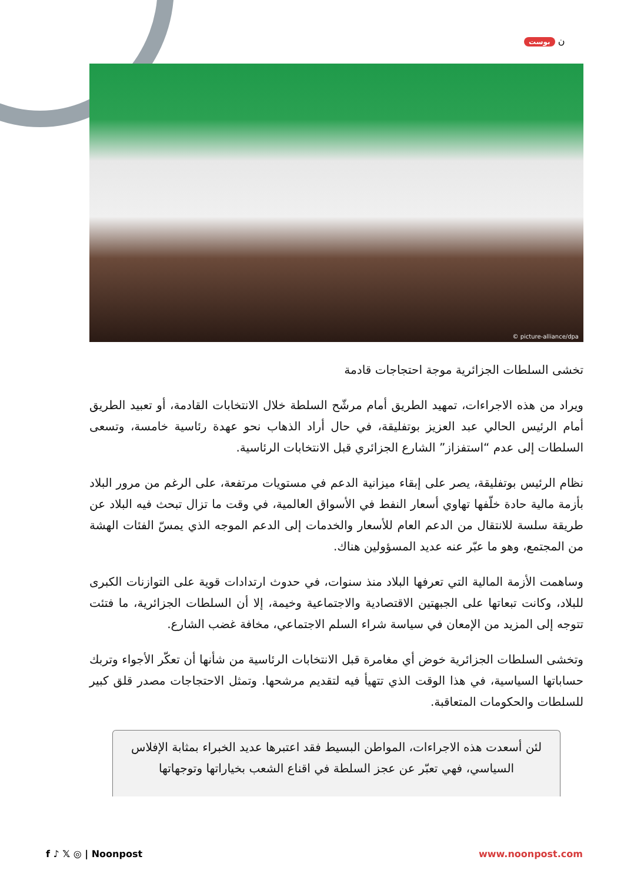بوست ن
© picture-alliance/dpa
تخشى السلطات الجزائرية موجة احتجاجات قادمة
ويراد من هذه الاجراءات، تمهيد الطريق أمام مرشّح السلطة خلال الانتخابات القادمة، أو تعبيد الطريق أمام الرئيس الحالي عبد العزيز بوتفليقة، في حال أراد الذهاب نحو عهدة رئاسية خامسة، وتسعى السلطات إلى عدم “استفزاز” الشارع الجزائري قبل الانتخابات الرئاسية.
نظام الرئيس بوتفليقة، يصر على إبقاء ميزانية الدعم في مستويات مرتفعة، على الرغم من مرور البلاد بأزمة مالية حادة خلّفها تهاوي أسعار النفط في الأسواق العالمية، في وقت ما تزال تبحث فيه البلاد عن طريقة سلسة للانتقال من الدعم العام للأسعار والخدمات إلى الدعم الموجه الذي يمسّ الفئات الهشة من المجتمع، وهو ما عبّر عنه عديد المسؤولين هناك.
وساهمت الأزمة المالية التي تعرفها البلاد منذ سنوات، في حدوث ارتدادات قوية على التوازنات الكبرى للبلاد، وكانت تبعاتها على الجبهتين الاقتصادية والاجتماعية وخيمة، إلا أن السلطات الجزائرية، ما فتئت تتوجه إلى المزيد من الإمعان في سياسة شراء السلم الاجتماعي، مخافة غضب الشارع.
وتخشى السلطات الجزائرية خوض أي مغامرة قبل الانتخابات الرئاسية من شأنها أن تعكّر الأجواء وتربك حساباتها السياسية، في هذا الوقت الذي تتهيأ فيه لتقديم مرشحها. وتمثل الاحتجاجات مصدر قلق كبير للسلطات والحكومات المتعاقبة.
لئن أسعدت هذه الاجراءات، المواطن البسيط فقد اعتبرها عديد الخبراء بمثابة الإفلاس السياسي، فهي تعبّر عن عجز السلطة في اقناع الشعب بخياراتها وتوجهاتها
f ♪ 𝕏 ◎ | Noonpost www.noonpost.com